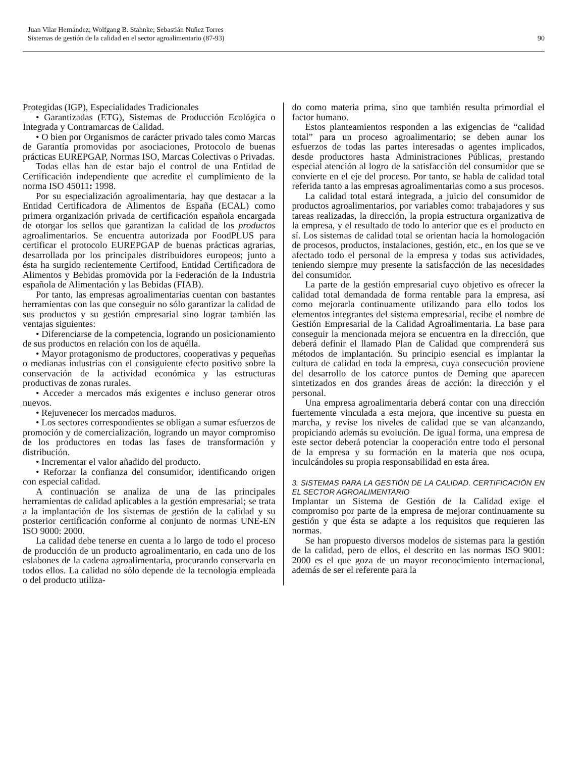Juan Vilar Hernández; Wolfgang B. Stahnke; Sebastián Nuñez Torres
Sistemas de gestión de la calidad en el sector agroalimentario (87-93)
90
Protegidas (IGP), Especialidades Tradicionales
• Garantizadas (ETG), Sistemas de Producción Ecológica o Integrada y Contramarcas de Calidad.
• O bien por Organismos de carácter privado tales como Marcas de Garantía promovidas por asociaciones, Protocolo de buenas prácticas EUREPGAP, Normas ISO, Marcas Colectivas o Privadas.
Todas ellas han de estar bajo el control de una Entidad de Certificación independiente que acredite el cumplimiento de la norma ISO 45011: 1998.
Por su especialización agroalimentaria, hay que destacar a la Entidad Certificadora de Alimentos de España (ECAL) como primera organización privada de certificación española encargada de otorgar los sellos que garantizan la calidad de los productos agroalimentarios. Se encuentra autorizada por FoodPLUS para certificar el protocolo EUREPGAP de buenas prácticas agrarias, desarrollada por los principales distribuidores europeos; junto a ésta ha surgido recientemente Certifood, Entidad Certificadora de Alimentos y Bebidas promovida por la Federación de la Industria española de Alimentación y las Bebidas (FIAB).
Por tanto, las empresas agroalimentarias cuentan con bastantes herramientas con las que conseguir no sólo garantizar la calidad de sus productos y su gestión empresarial sino lograr también las ventajas siguientes:
• Diferenciarse de la competencia, logrando un posicionamiento de sus productos en relación con los de aquélla.
• Mayor protagonismo de productores, cooperativas y pequeñas o medianas industrias con el consiguiente efecto positivo sobre la conservación de la actividad económica y las estructuras productivas de zonas rurales.
• Acceder a mercados más exigentes e incluso generar otros nuevos.
• Rejuvenecer los mercados maduros.
• Los sectores correspondientes se obligan a sumar esfuerzos de promoción y de comercialización, logrando un mayor compromiso de los productores en todas las fases de transformación y distribución.
• Incrementar el valor añadido del producto.
• Reforzar la confianza del consumidor, identificando origen con especial calidad.
A continuación se analiza de una de las principales herramientas de calidad aplicables a la gestión empresarial; se trata a la implantación de los sistemas de gestión de la calidad y su posterior certificación conforme al conjunto de normas UNE-EN ISO 9000: 2000.
La calidad debe tenerse en cuenta a lo largo de todo el proceso de producción de un producto agroalimentario, en cada uno de los eslabones de la cadena agroalimentaria, procurando conservarla en todos ellos. La calidad no sólo depende de la tecnología empleada o del producto utiliza-
do como materia prima, sino que también resulta primordial el factor humano.
Estos planteamientos responden a las exigencias de “calidad total” para un proceso agroalimentario; se deben aunar los esfuerzos de todas las partes interesadas o agentes implicados, desde productores hasta Administraciones Públicas, prestando especial atención al logro de la satisfacción del consumidor que se convierte en el eje del proceso. Por tanto, se habla de calidad total referida tanto a las empresas agroalimentarias como a sus procesos.
La calidad total estará integrada, a juicio del consumidor de productos agroalimentarios, por variables como: trabajadores y sus tareas realizadas, la dirección, la propia estructura organizativa de la empresa, y el resultado de todo lo anterior que es el producto en sí. Los sistemas de calidad total se orientan hacia la homologación de procesos, productos, instalaciones, gestión, etc., en los que se ve afectado todo el personal de la empresa y todas sus actividades, teniendo siempre muy presente la satisfacción de las necesidades del consumidor.
La parte de la gestión empresarial cuyo objetivo es ofrecer la calidad total demandada de forma rentable para la empresa, así como mejorarla continuamente utilizando para ello todos los elementos integrantes del sistema empresarial, recibe el nombre de Gestión Empresarial de la Calidad Agroalimentaria. La base para conseguir la mencionada mejora se encuentra en la dirección, que deberá definir el llamado Plan de Calidad que comprenderá sus métodos de implantación. Su principio esencial es implantar la cultura de calidad en toda la empresa, cuya consecución proviene del desarrollo de los catorce puntos de Deming que aparecen sintetizados en dos grandes áreas de acción: la dirección y el personal.
Una empresa agroalimentaria deberá contar con una dirección fuertemente vinculada a esta mejora, que incentive su puesta en marcha, y revise los niveles de calidad que se van alcanzando, propiciando además su evolución. De igual forma, una empresa de este sector deberá potenciar la cooperación entre todo el personal de la empresa y su formación en la materia que nos ocupa, inculcándoles su propia responsabilidad en esta área.
3. SISTEMAS PARA LA GESTIÓN DE LA CALIDAD. CERTIFICACIÓN EN EL SECTOR AGROALIMENTARIO
Implantar un Sistema de Gestión de la Calidad exige el compromiso por parte de la empresa de mejorar continuamente su gestión y que ésta se adapte a los requisitos que requieren las normas.
Se han propuesto diversos modelos de sistemas para la gestión de la calidad, pero de ellos, el descrito en las normas ISO 9001: 2000 es el que goza de un mayor reconocimiento internacional, además de ser el referente para la